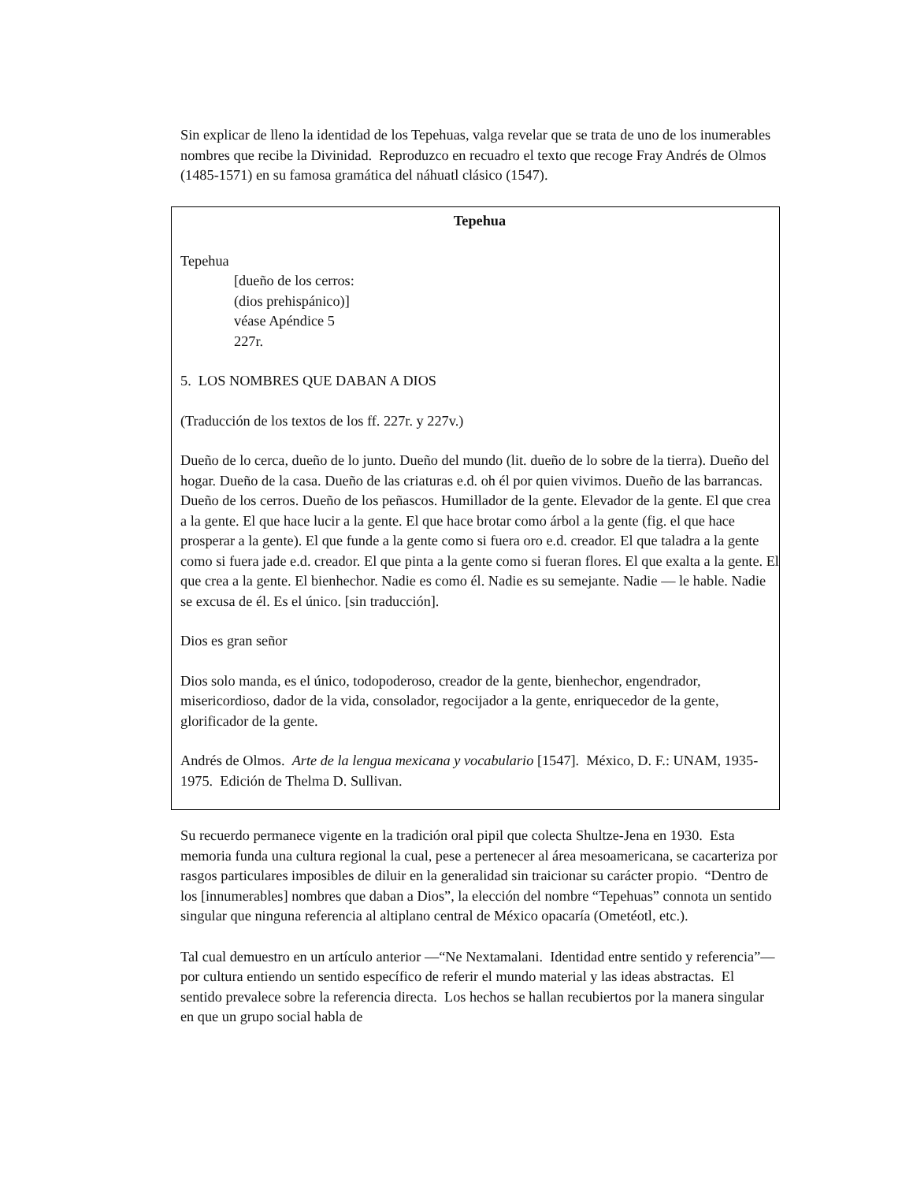Sin explicar de lleno la identidad de los Tepehuas, valga revelar que se trata de uno de los inumerables nombres que recibe la Divinidad. Reproduzco en recuadro el texto que recoge Fray Andrés de Olmos (1485-1571) en su famosa gramática del náhuatl clásico (1547).
Tepehua
Tepehua
[dueño de los cerros:
(dios prehispánico)]
véase Apéndice 5
227r.
5. LOS NOMBRES QUE DABAN A DIOS
(Traducción de los textos de los ff. 227r. y 227v.)
Dueño de lo cerca, dueño de lo junto. Dueño del mundo (lit. dueño de lo sobre de la tierra). Dueño del hogar. Dueño de la casa. Dueño de las criaturas e.d. oh él por quien vivimos. Dueño de las barrancas. Dueño de los cerros. Dueño de los peñascos. Humillador de la gente. Elevador de la gente. El que crea a la gente. El que hace lucir a la gente. El que hace brotar como árbol a la gente (fig. el que hace prosperar a la gente). El que funde a la gente como si fuera oro e.d. creador. El que taladra a la gente como si fuera jade e.d. creador. El que pinta a la gente como si fueran flores. El que exalta a la gente. El que crea a la gente. El bienhechor. Nadie es como él. Nadie es su semejante. Nadie — le hable. Nadie se excusa de él. Es el único. [sin traducción].
Dios es gran señor
Dios solo manda, es el único, todopoderoso, creador de la gente, bienhechor, engendrador, misericordioso, dador de la vida, consolador, regocijador a la gente, enriquecedor de la gente, glorificador de la gente.
Andrés de Olmos. Arte de la lengua mexicana y vocabulario [1547]. México, D. F.: UNAM, 1935-1975. Edición de Thelma D. Sullivan.
Su recuerdo permanece vigente en la tradición oral pipil que colecta Shultze-Jena en 1930. Esta memoria funda una cultura regional la cual, pese a pertenecer al área mesoamericana, se cacarteriza por rasgos particulares imposibles de diluir en la generalidad sin traicionar su carácter propio. “Dentro de los [innumerables] nombres que daban a Dios”, la elección del nombre “Tepehuas” connota un sentido singular que ninguna referencia al altiplano central de México opacaría (Ometéotl, etc.).
Tal cual demuestro en un artículo anterior —“Ne Nextamalani. Identidad entre sentido y referencia”— por cultura entiendo un sentido específico de referir el mundo material y las ideas abstractas. El sentido prevalece sobre la referencia directa. Los hechos se hallan recubiertos por la manera singular en que un grupo social habla de